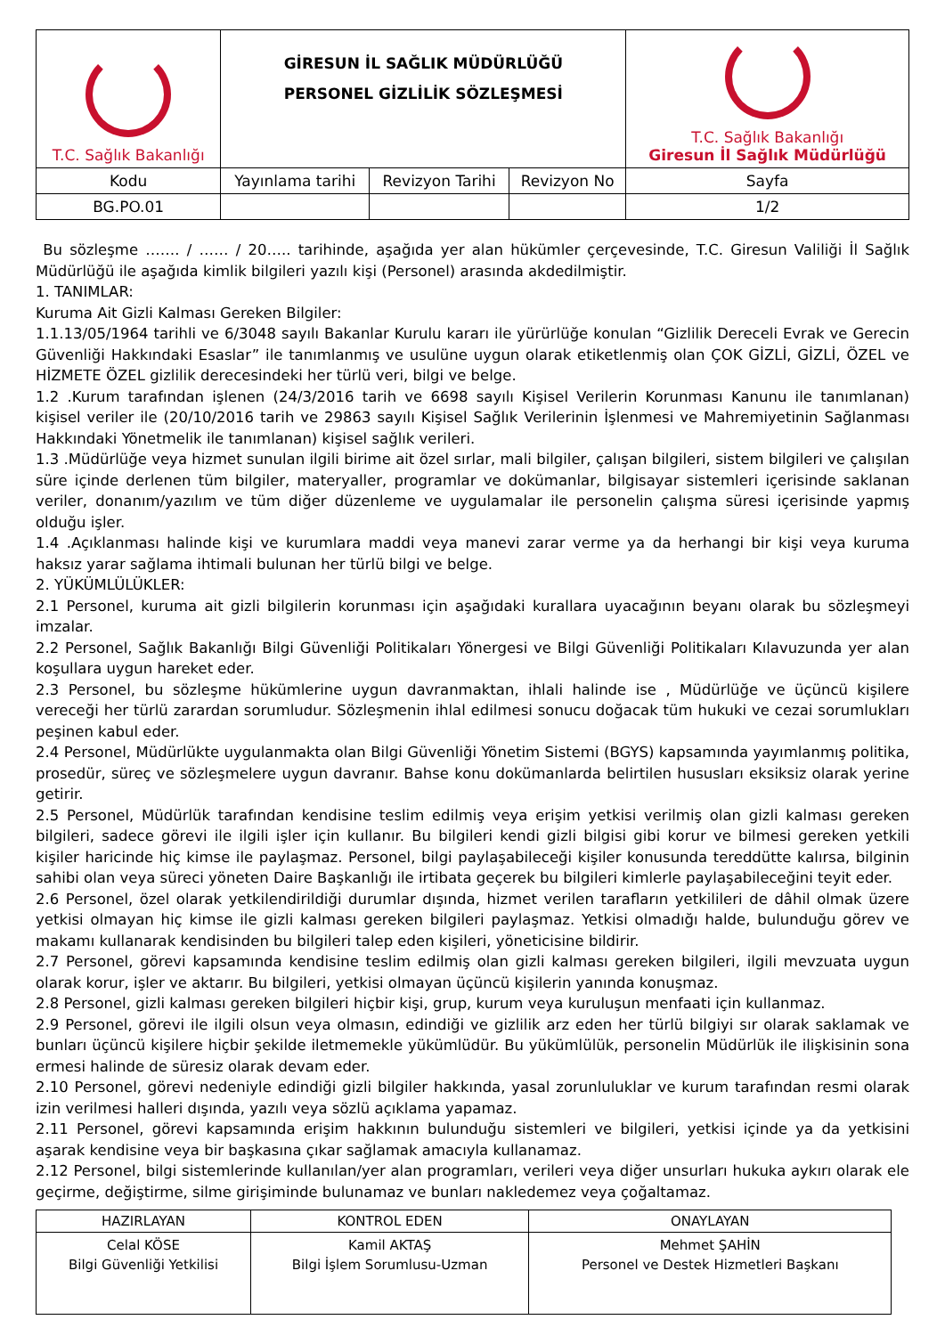| T.C. Sağlık Bakanlığı | GİRESUN İL SAĞLIK MÜDÜRLÜĞÜ PERSONEL GİZLİLİK SÖZLEŞMESİ | | | T.C. Sağlık Bakanlığı Giresun İl Sağlık Müdürlüğü |
| Kodu | Yayınlama tarihi | Revizyon Tarihi | Revizyon No | Sayfa |
| BG.PO.01 | | | | 1/2 |
Bu sözleşme ……. / …… / 20….. tarihinde, aşağıda yer alan hükümler çerçevesinde, T.C. Giresun Valiliği İl Sağlık Müdürlüğü ile aşağıda kimlik bilgileri yazılı kişi (Personel) arasında akdedilmiştir.
1. TANIMLAR:
Kuruma Ait Gizli Kalması Gereken Bilgiler:
1.1.13/05/1964 tarihli ve 6/3048 sayılı Bakanlar Kurulu kararı ile yürürlüğe konulan “Gizlilik Dereceli Evrak ve Gerecin Güvenliği Hakkındaki Esaslar” ile tanımlanmış ve usulüne uygun olarak etiketlenmiş olan ÇOK GİZLİ, GİZLİ, ÖZEL ve HİZMETE ÖZEL gizlilik derecesindeki her türlü veri, bilgi ve belge.
1.2 .Kurum tarafından işlenen (24/3/2016 tarih ve 6698 sayılı Kişisel Verilerin Korunması Kanunu ile tanımlanan) kişisel veriler ile (20/10/2016 tarih ve 29863 sayılı Kişisel Sağlık Verilerinin İşlenmesi ve Mahremiyetinin Sağlanması Hakkındaki Yönetmelik ile tanımlanan) kişisel sağlık verileri.
1.3 .Müdürlüğe veya hizmet sunulan ilgili birime ait özel sırlar, mali bilgiler, çalışan bilgileri, sistem bilgileri ve çalışılan süre içinde derlenen tüm bilgiler, materyaller, programlar ve dokümanlar, bilgisayar sistemleri içerisinde saklanan veriler, donanım/yazılım ve tüm diğer düzenleme ve uygulamalar ile personelin çalışma süresi içerisinde yapmış olduğu işler.
1.4 .Açıklanması halinde kişi ve kurumlara maddi veya manevi zarar verme ya da herhangi bir kişi veya kuruma haksız yarar sağlama ihtimali bulunan her türlü bilgi ve belge.
2. YÜKÜMLÜLÜKLER:
2.1 Personel, kuruma ait gizli bilgilerin korunması için aşağıdaki kurallara uyacağının beyanı olarak bu sözleşmeyi imzalar.
2.2 Personel, Sağlık Bakanlığı Bilgi Güvenliği Politikaları Yönergesi ve Bilgi Güvenliği Politikaları Kılavuzunda yer alan koşullara uygun hareket eder.
2.3 Personel, bu sözleşme hükümlerine uygun davranmaktan, ihlali halinde ise , Müdürlüğe ve üçüncü kişilere vereceği her türlü zarardan sorumludur. Sözleşmenin ihlal edilmesi sonucu doğacak tüm hukuki ve cezai sorumlukları peşinen kabul eder.
2.4 Personel, Müdürlükte uygulanmakta olan Bilgi Güvenliği Yönetim Sistemi (BGYS) kapsamında yayımlanmış politika, prosedür, süreç ve sözleşmelere uygun davranır. Bahse konu dokümanlarda belirtilen hususları eksiksiz olarak yerine getirir.
2.5 Personel, Müdürlük tarafından kendisine teslim edilmiş veya erişim yetkisi verilmiş olan gizli kalması gereken bilgileri, sadece görevi ile ilgili işler için kullanır. Bu bilgileri kendi gizli bilgisi gibi korur ve bilmesi gereken yetkili kişiler haricinde hiç kimse ile paylaşmaz. Personel, bilgi paylaşabileceği kişiler konusunda tereddütte kalırsa, bilginin sahibi olan veya süreci yöneten Daire Başkanlığı ile irtibata geçerek bu bilgileri kimlerle paylaşabileceğini teyit eder.
2.6 Personel, özel olarak yetkilendirildiği durumlar dışında, hizmet verilen tarafların yetkilileri de dâhil olmak üzere yetkisi olmayan hiç kimse ile gizli kalması gereken bilgileri paylaşmaz. Yetkisi olmadığı halde, bulunduğu görev ve makamı kullanarak kendisinden bu bilgileri talep eden kişileri, yöneticisine bildirir.
2.7 Personel, görevi kapsamında kendisine teslim edilmiş olan gizli kalması gereken bilgileri, ilgili mevzuata uygun olarak korur, işler ve aktarır. Bu bilgileri, yetkisi olmayan üçüncü kişilerin yanında konuşmaz.
2.8 Personel, gizli kalması gereken bilgileri hiçbir kişi, grup, kurum veya kuruluşun menfaati için kullanmaz.
2.9 Personel, görevi ile ilgili olsun veya olmasın, edindiği ve gizlilik arz eden her türlü bilgiyi sır olarak saklamak ve bunları üçüncü kişilere hiçbir şekilde iletmemekle yükümlüdür. Bu yükümlülük, personelin Müdürlük ile ilişkisinin sona ermesi halinde de süresiz olarak devam eder.
2.10 Personel, görevi nedeniyle edindiği gizli bilgiler hakkında, yasal zorunluluklar ve kurum tarafından resmi olarak izin verilmesi halleri dışında, yazılı veya sözlü açıklama yapamaz.
2.11 Personel, görevi kapsamında erişim hakkının bulunduğu sistemleri ve bilgileri, yetkisi içinde ya da yetkisini aşarak kendisine veya bir başkasına çıkar sağlamak amacıyla kullanamaz.
2.12 Personel, bilgi sistemlerinde kullanılan/yer alan programları, verileri veya diğer unsurları hukuka aykırı olarak ele geçirme, değiştirme, silme girişiminde bulunamaz ve bunları nakledemez veya çoğaltamaz.
| HAZIRLAYAN | KONTROL EDEN | ONAYLAYAN |
| --- | --- | --- |
| Celal KÖSE Bilgi Güvenliği Yetkilisi | Kamil AKTAŞ Bilgi İşlem Sorumlusu-Uzman | Mehmet ŞAHİN Personel ve Destek Hizmetleri Başkanı |